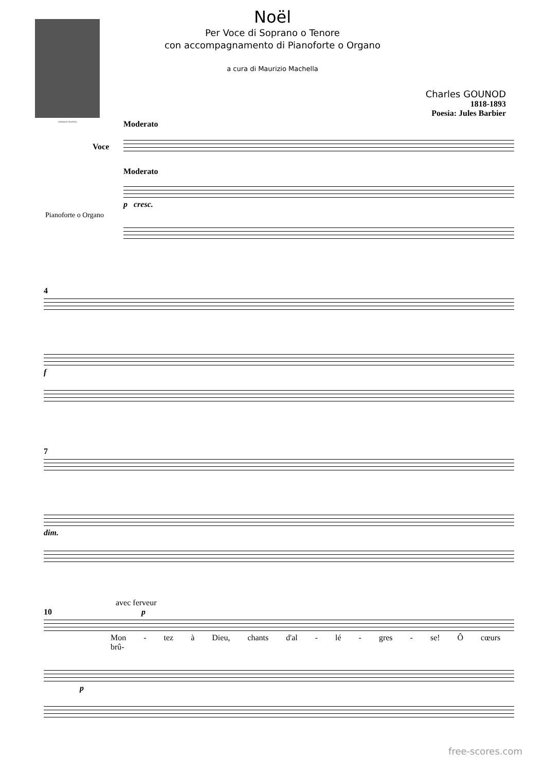CHARLES GOUNOD
Noël
Per Voce di Soprano o Tenore
con accompagnamento di Pianoforte o Organo
a cura di Maurizio Machella
Charles GOUNOD
1818-1893
Poesia: Jules Barbier
Moderato
Moderato
p cresc.
Voce
Pianoforte o Organo
4
f
7
dim.
avec ferveur
10 p
Mon - tez à Dieu, chants d'al - lé - gres - se! Ô cœurs brû-
p
free-scores.com